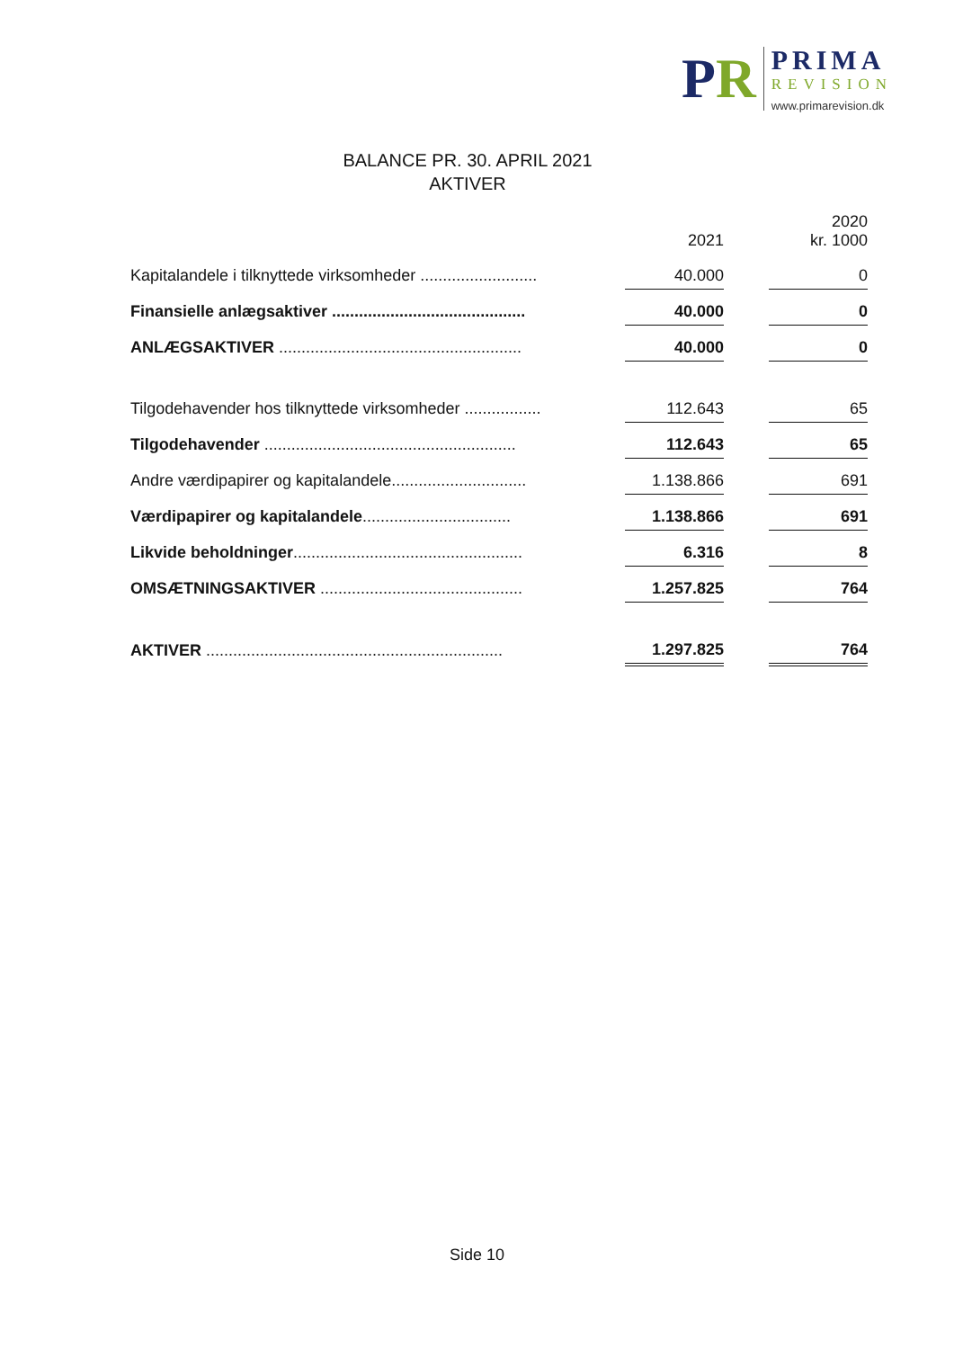PR
PRIMA
REVISION
www.primarevision.dk
BALANCE PR. 30. APRIL 2021
AKTIVER
| | | 2021 | | 2020 kr. 1000 |
| --- | --- | --- | --- | --- |
| Kapitalandele i tilknyttede virksomheder .......................... | | 40.000 | | 0 |
| Finansielle anlægsaktiver ........................................... | | 40.000 | | 0 |
| ANLÆGSAKTIVER ...................................................... | | 40.000 | | 0 |
| Tilgodehavender hos tilknyttede virksomheder ................. | | 112.643 | | 65 |
| Tilgodehavender ........................................................ | | 112.643 | | 65 |
| Andre værdipapirer og kapitalandele.............................. | | 1.138.866 | | 691 |
| Værdipapirer og kapitalandele ................................. | | 1.138.866 | | 691 |
| Likvide beholdninger ................................................... | | 6.316 | | 8 |
| OMSÆTNINGSAKTIVER ............................................. | | 1.257.825 | | 764 |
| AKTIVER .................................................................. | | 1.297.825 | | 764 |
Side 10